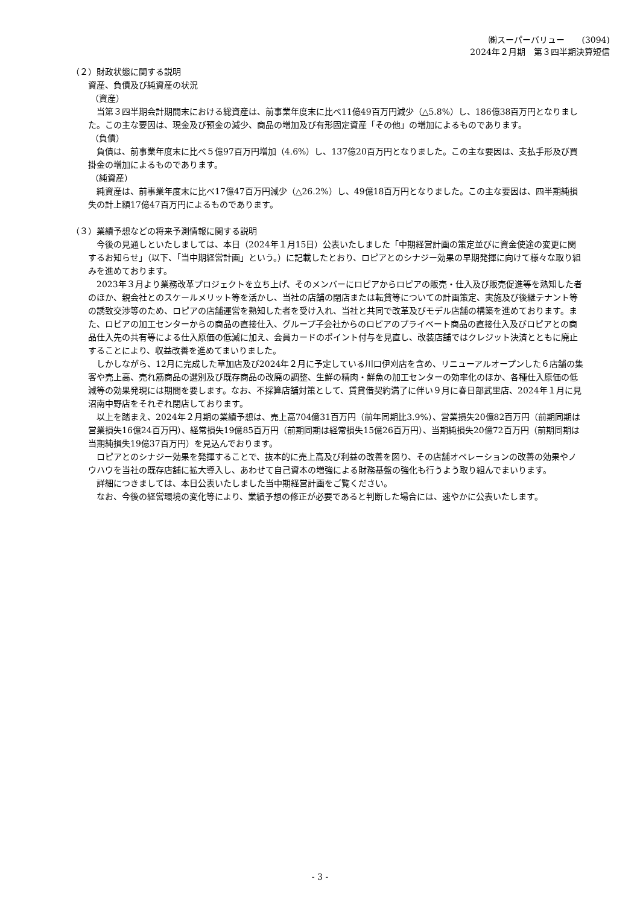㈱スーパーバリュー　　(3094)
2024年２月期　第３四半期決算短信
（２）財政状態に関する説明
資産、負債及び純資産の状況
（資産）
当第３四半期会計期間末における総資産は、前事業年度末に比べ11億49百万円減少（△5.8%）し、186億38百万円となりました。この主な要因は、現金及び預金の減少、商品の増加及び有形固定資産「その他」の増加によるものであります。
（負債）
負債は、前事業年度末に比べ５億97百万円増加（4.6%）し、137億20百万円となりました。この主な要因は、支払手形及び買掛金の増加によるものであります。
（純資産）
純資産は、前事業年度末に比べ17億47百万円減少（△26.2%）し、49億18百万円となりました。この主な要因は、四半期純損失の計上額17億47百万円によるものであります。
（３）業績予想などの将来予測情報に関する説明
今後の見通しといたしましては、本日（2024年１月15日）公表いたしました「中期経営計画の策定並びに資金使途の変更に関するお知らせ」（以下、「当中期経営計画」という。）に記載したとおり、ロピアとのシナジー効果の早期発揮に向けて様々な取り組みを進めております。
2023年３月より業務改革プロジェクトを立ち上げ、そのメンバーにロピアからロピアの販売・仕入及び販売促進等を熟知した者のほか、親会社とのスケールメリット等を活かし、当社の店舗の閉店または転貸等についての計画策定、実施及び後継テナント等の誘致交渉等のため、ロピアの店舗運営を熟知した者を受け入れ、当社と共同で改革及びモデル店舗の構築を進めております。また、ロピアの加工センターからの商品の直接仕入、グループ子会社からのロピアのプライベート商品の直接仕入及びロピアとの商品仕入先の共有等による仕入原価の低減に加え、会員カードのポイント付与を見直し、改装店舗ではクレジット決済とともに廃止することにより、収益改善を進めてまいりました。
しかしながら、12月に完成した草加店及び2024年２月に予定している川口伊刈店を含め、リニューアルオープンした６店舗の集客や売上高、売れ筋商品の選別及び既存商品の改廃の調整、生鮮の精肉・鮮魚の加工センターの効率化のほか、各種仕入原価の低減等の効果発現には期間を要します。なお、不採算店舗対策として、賃貸借契約満了に伴い９月に春日部武里店、2024年１月に見沼南中野店をそれぞれ閉店しております。
以上を踏まえ、2024年２月期の業績予想は、売上高704億31百万円（前年同期比3.9%）、営業損失20億82百万円（前期同期は営業損失16億24百万円）、経常損失19億85百万円（前期同期は経常損失15億26百万円）、当期純損失20億72百万円（前期同期は当期純損失19億37百万円）を見込んでおります。
ロピアとのシナジー効果を発揮することで、抜本的に売上高及び利益の改善を図り、その店舗オペレーションの改善の効果やノウハウを当社の既存店舗に拡大導入し、あわせて自己資本の増強による財務基盤の強化も行うよう取り組んでまいります。
詳細につきましては、本日公表いたしました当中期経営計画をご覧ください。
なお、今後の経営環境の変化等により、業績予想の修正が必要であると判断した場合には、速やかに公表いたします。
- 3 -